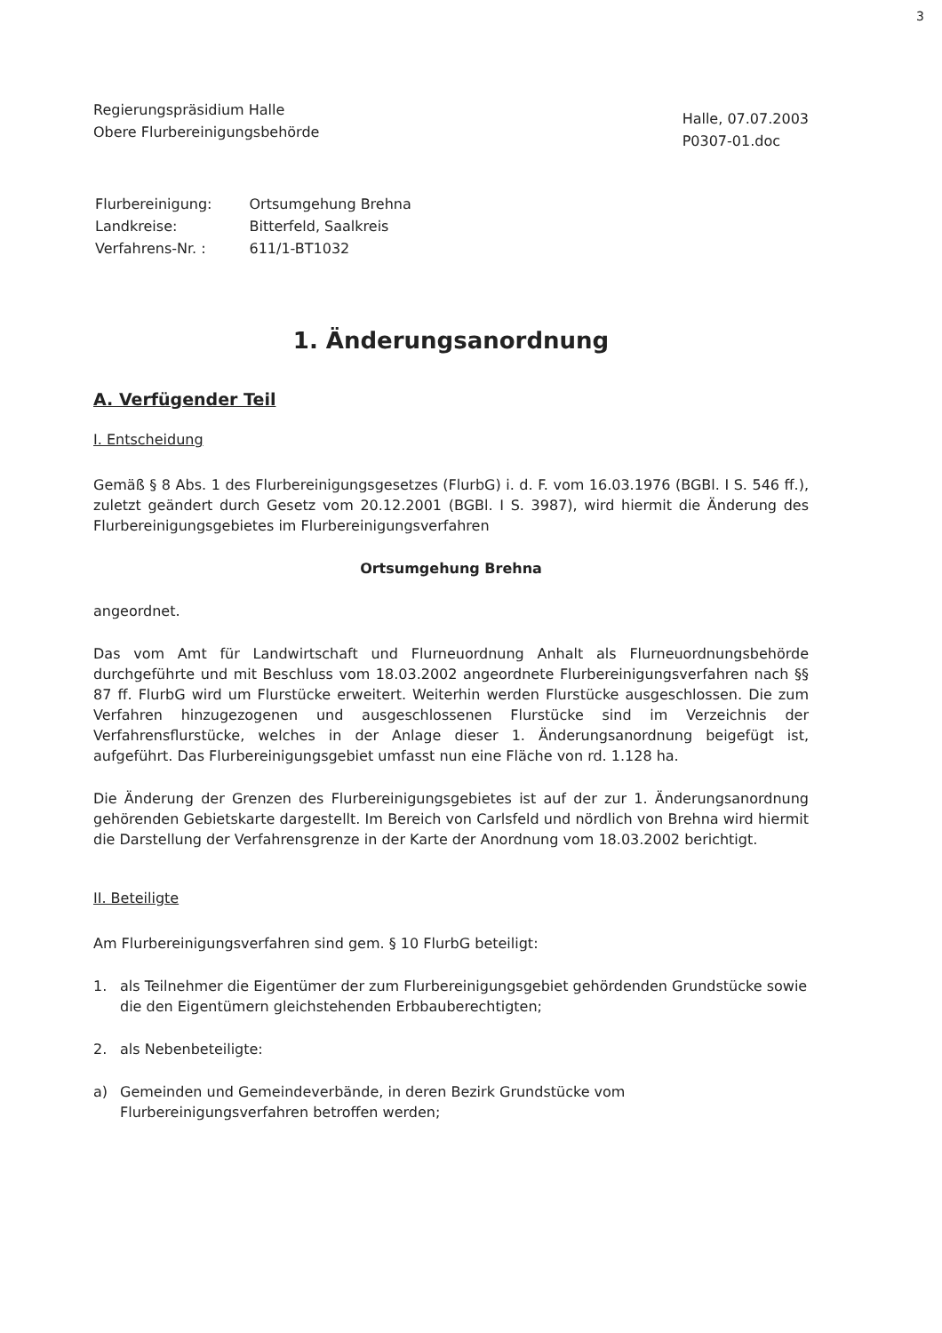3
Regierungspräsidium Halle
Obere Flurbereinigungsbehörde
Halle, 07.07.2003
P0307-01.doc
| Flurbereinigung: | Ortsumgehung Brehna |
| Landkreise: | Bitterfeld, Saalkreis |
| Verfahrens-Nr. : | 611/1-BT1032 |
1. Änderungsanordnung
A. Verfügender Teil
I. Entscheidung
Gemäß § 8 Abs. 1 des Flurbereinigungsgesetzes (FlurbG) i. d. F. vom 16.03.1976 (BGBl. I S. 546 ff.), zuletzt geändert durch Gesetz vom 20.12.2001 (BGBl. I S. 3987), wird hiermit die Änderung des Flurbereinigungsgebietes im Flurbereinigungsverfahren
Ortsumgehung Brehna
angeordnet.
Das vom Amt für Landwirtschaft und Flurneuordnung Anhalt als Flurneuordnungsbehörde durchgeführte und mit Beschluss vom 18.03.2002 angeordnete Flurbereinigungsverfahren nach §§ 87 ff. FlurbG wird um Flurstücke erweitert. Weiterhin werden Flurstücke ausgeschlossen. Die zum Verfahren hinzugezogenen und ausgeschlossenen Flurstücke sind im Verzeichnis der Verfahrensflurstücke, welches in der Anlage dieser 1. Änderungsanordnung beigefügt ist, aufgeführt. Das Flurbereinigungsgebiet umfasst nun eine Fläche von rd. 1.128 ha.
Die Änderung der Grenzen des Flurbereinigungsgebietes ist auf der zur 1. Änderungsanordnung gehörenden Gebietskarte dargestellt. Im Bereich von Carlsfeld und nördlich von Brehna wird hiermit die Darstellung der Verfahrensgrenze in der Karte der Anordnung vom 18.03.2002 berichtigt.
II. Beteiligte
Am Flurbereinigungsverfahren sind gem. § 10 FlurbG beteiligt:
1. als Teilnehmer die Eigentümer der zum Flurbereinigungsgebiet gehördenden Grundstücke sowie die den Eigentümern gleichstehenden Erbbauberechtigten;
2. als Nebenbeteiligte:
a) Gemeinden und Gemeindeverbände, in deren Bezirk Grundstücke vom Flurbereinigungsverfahren betroffen werden;